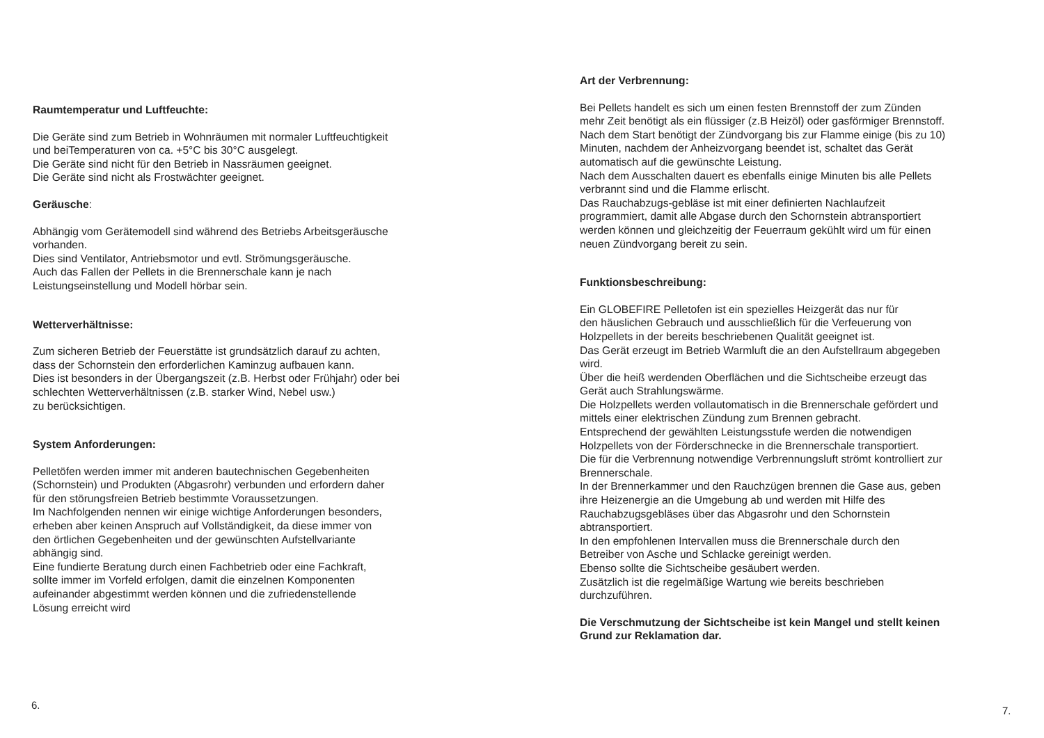Raumtemperatur und Luftfeuchte:
Die Geräte sind zum Betrieb in Wohnräumen mit normaler Luftfeuchtigkeit
und beiTemperaturen von ca. +5°C bis 30°C ausgelegt.
Die Geräte sind nicht für den Betrieb in Nassräumen geeignet.
Die Geräte sind nicht als Frostwächter geeignet.
Geräusche:
Abhängig vom Gerätemodell sind während des Betriebs Arbeitsgeräusche
vorhanden.
Dies sind Ventilator, Antriebsmotor und evtl. Strömungsgeräusche.
Auch das Fallen der Pellets in die Brennerschale kann je nach
Leistungseinstellung und Modell hörbar sein.
Wetterverhältnisse:
Zum sicheren Betrieb der Feuerstätte ist grundsätzlich darauf zu achten,
dass der Schornstein den erforderlichen Kaminzug aufbauen kann.
Dies ist besonders in der Übergangszeit (z.B. Herbst oder Frühjahr) oder bei
schlechten Wetterverhältnissen (z.B. starker Wind, Nebel usw.)
zu berücksichtigen.
System Anforderungen:
Pelletöfen werden immer mit anderen bautechnischen Gegebenheiten
(Schornstein) und Produkten (Abgasrohr) verbunden und erfordern daher
für den störungsfreien Betrieb bestimmte Voraussetzungen.
Im Nachfolgenden nennen wir einige wichtige Anforderungen besonders,
erheben aber keinen Anspruch auf Vollständigkeit, da diese immer von
den örtlichen Gegebenheiten und der gewünschten Aufstellvariante
abhängig sind.
Eine fundierte Beratung durch einen Fachbetrieb oder eine Fachkraft,
sollte immer im Vorfeld erfolgen, damit die einzelnen Komponenten
aufeinander abgestimmt werden können und die zufriedenstellende
Lösung erreicht wird
6.
Art der Verbrennung:
Bei Pellets handelt es sich um einen festen Brennstoff der zum Zünden
mehr Zeit benötigt als ein flüssiger (z.B Heizöl) oder gasförmiger Brennstoff.
Nach dem Start benötigt der Zündvorgang bis zur Flamme einige (bis zu 10)
Minuten, nachdem der Anheizvorgang beendet ist, schaltet das Gerät
automatisch auf die gewünschte Leistung.
Nach dem Ausschalten dauert es ebenfalls einige Minuten bis alle Pellets
verbrannt sind und die Flamme erlischt.
Das Rauchabzugs-gebläse ist mit einer definierten Nachlaufzeit
programmiert, damit alle Abgase durch den Schornstein abtransportiert
werden können und gleichzeitig der Feuerraum gekühlt wird um für einen
neuen Zündvorgang bereit zu sein.
Funktionsbeschreibung:
Ein GLOBEFIRE Pelletofen ist ein spezielles Heizgerät das nur für
den häuslichen Gebrauch und ausschließlich für die Verfeuerung von
Holzpellets in der bereits beschriebenen Qualität geeignet ist.
Das Gerät erzeugt im Betrieb Warmluft die an den Aufstellraum abgegeben
wird.
Über die heiß werdenden Oberflächen und die Sichtscheibe erzeugt das
Gerät auch Strahlungswärme.
Die Holzpellets werden vollautomatisch in die Brennerschale gefördert und
mittels einer elektrischen Zündung zum Brennen gebracht.
Entsprechend der gewählten Leistungsstufe werden die notwendigen
Holzpellets von der Förderschnecke in die Brennerschale transportiert.
Die für die Verbrennung notwendige Verbrennungsluft strömt kontrolliert zur
Brennerschale.
In der Brennerkammer und den Rauchzügen brennen die Gase aus, geben
ihre Heizenergie an die Umgebung ab und werden mit Hilfe des
Rauchabzugsgebläses über das Abgasrohr und den Schornstein
abtransportiert.
In den empfohlenen Intervallen muss die Brennerschale durch den
Betreiber von Asche und Schlacke gereinigt werden.
Ebenso sollte die Sichtscheibe gesäubert werden.
Zusätzlich ist die regelmäßige Wartung wie bereits beschrieben
durchzuführen.
Die Verschmutzung der Sichtscheibe ist kein Mangel und stellt keinen
Grund zur Reklamation dar.
7.